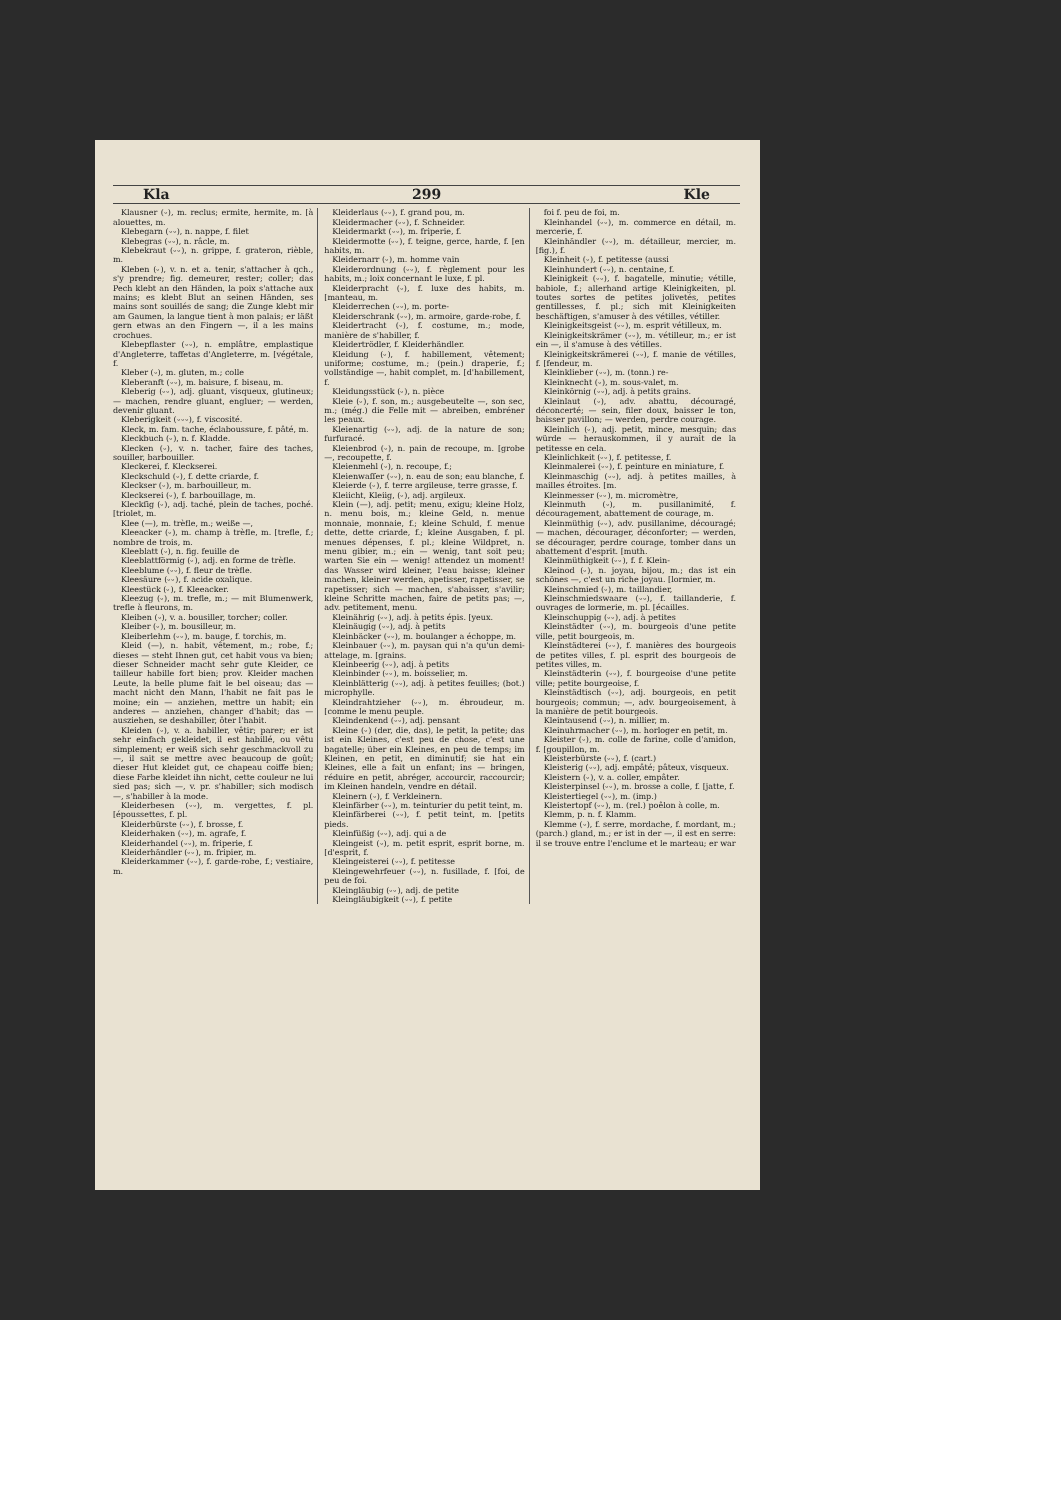Kla 299 Kle
Klausner (⏑), m. reclus; ermite, hermite, m. [à alouettes, m.
Klebegarn (⏑⏑), n. nappe, f. filet
Klebegras (⏑⏑), n. râcle, m.
Klebekraut (⏑⏑), n. grippe, f. grateron, rièble, m.
Kleben (⏑), v. n. et a. tenir, s'attacher à qch., s'y prendre; fig. demeurer, rester; coller; das Pech klebt an den Händen, la poix s'attache aux mains; es klebt Blut an seinen Händen, ses mains sont souillés de sang; die Zunge klebt mir am Gaumen, la langue tient à mon palais; er läßt gern etwas an den Fingern —, il a les mains crochues.
Klebepflaster (⏑⏑), n. emplâtre, emplastique d'Angleterre, taffetas d'Angleterre, m. [végétale, f.
Kleber (⏑), m. gluten, m.; colle
Kleberanft (⏑⏑), m. baisure, f. biseau, m.
Kleberig (⏑⏑), adj. gluant, visqueux, glutineux; — machen, rendre gluant, engluer; — werden, devenir gluant.
Kleberigkeit (⏑⏑⏑), f. viscosité.
Kleck, m. fam. tache, éclaboussure, f. pâté, m.
Kleckbuch (⏑), n. f. Kladde.
Klecken (⏑), v. n. tacher, faire des taches, souiller, barbouiller.
Kleckerei, f. Kleckserei.
Kleckschuld (⏑), f. dette criarde, f.
Kleckser (⏑), m. barbouilleur, m.
Kleckserei (⏑), f. barbouillage, m.
Kleckſig (⏑), adj. taché, plein de taches, poché. [triolet, m.
Klee (—), m. trèfle, m.; weiße —,
Kleeacker (⏑), m. champ à trèfle, m. [trefle, f.; nombre de trois, m.
Kleeblatt (⏑), n. fig. feuille de
Kleeblattförmig (⏑), adj. en forme de trèfle.
Kleeblume (⏑⏑), f. fleur de trèfle.
Kleesäure (⏑⏑), f. acide oxalique.
Kleestück (⏑), f. Kleeacker.
Kleezug (⏑), m. trefle, m.; — mit Blumenwerk, trefle à fleurons, m.
Kleiben (⏑), v. a. bousiller, torcher; coller.
Kleiber (⏑), m. bousilleur, m.
Kleiberlehm (⏑⏑), m. bauge, f. torchis, m.
Kleid (—), n. habit, vêtement, m.; robe, f.; dieses — steht Ihnen gut, cet habit vous va bien; dieser Schneider macht sehr gute Kleider, ce tailleur habille fort bien; prov. Kleider machen Leute, la belle plume fait le bel oiseau; das — macht nicht den Mann, l'habit ne fait pas le moine; ein — anziehen, mettre un habit; ein anderes — anziehen, changer d'habit; das — ausziehen, se deshabiller, ôter l'habit.
Kleiden (⏑), v. a. habiller, vêtir; parer; er ist sehr einfach gekleidet, il est habillé, ou vêtu simplement; er weiß sich sehr geschmackvoll zu —, il sait se mettre avec beaucoup de goût; dieser Hut kleidet gut, ce chapeau coiffe bien; diese Farbe kleidet ihn nicht, cette couleur ne lui sied pas; sich —, v. pr. s'habiller; sich modisch —, s'habiller à la mode.
Kleiderbesen (⏑⏑), m. vergettes, f. pl. [époussettes, f. pl.
Kleiderbürste (⏑⏑), f. brosse, f.
Kleiderhaken (⏑⏑), m. agrafe, f.
Kleiderhandel (⏑⏑), m. friperie, f.
Kleiderhändler (⏑⏑), m. fripier, m.
Kleiderkammer (⏑⏑), f. garde-robe, f.; vestiaire, m.
Kleiderlaus (⏑⏑), f. grand pou, m.
Kleidermacher (⏑⏑), f. Schneider.
Kleidermarkt (⏑⏑), m. friperie, f.
Kleidermotte (⏑⏑), f. teigne, gerce, harde, f. [en habits, m.
Kleidernarr (⏑), m. homme vain
Kleiderordnung (⏑⏑), f. règlement pour les habits, m.; loix concernant le luxe, f. pl.
Kleiderpracht (⏑), f. luxe des habits, m. [manteau, m.
Kleiderrechen (⏑⏑), m. porte-
Kleiderschrank (⏑⏑), m. armoire, garde-robe, f.
Kleidertracht (⏑), f. costume, m.; mode, manière de s'habiller, f.
Kleidertrödler, f. Kleiderhändler.
Kleidung (⏑), f. habillement, vêtement; uniforme; costume, m.; (pein.) draperie, f.; vollständige —, habit complet, m. [d'habillement, f.
Kleidungsstück (⏑), n. pièce
Kleie (⏑), f. son, m.; ausgebeutelte —, son sec, m.; (még.) die Felle mit — abreiben, embréner les peaux.
Kleienartig (⏑⏑), adj. de la nature de son; furfuracé.
Kleienbrod (⏑), n. pain de recoupe, m. [grobe —, recoupette, f.
Kleienmehl (⏑), n. recoupe, f.;
Kleienwaſſer (⏑⏑), n. eau de son; eau blanche, f.
Kleierde (⏑), f. terre argileuse, terre grasse, f.
Kleiicht, Kleiig, (⏑), adj. argileux.
Klein (—), adj. petit; menu, exigu; kleine Holz, n. menu bois, m.; kleine Geld, n. menue monnaie, monnaie, f.; kleine Schuld, f. menue dette, dette criarde, f.; kleine Ausgaben, f. pl. menues dépenses, f. pl.; kleine Wildpret, n. menu gibier, m.; ein — wenig, tant soit peu; warten Sie ein — wenig! attendez un moment! das Wasser wird kleiner, l'eau baisse; kleiner machen, kleiner werden, apetisser, rapetisser, se rapetisser; sich — machen, s'abaisser, s'avilir; kleine Schritte machen, faire de petits pas; —, adv. petitement, menu.
Kleinährig (⏑⏑), adj. à petits épis. [yeux.
Kleinäugig (⏑⏑), adj. à petits
Kleinbäcker (⏑⏑), m. boulanger a échoppe, m.
Kleinbauer (⏑⏑), m. paysan qui n'a qu'un demi-attelage, m. [grains.
Kleinbeerig (⏑⏑), adj. à petits
Kleinbinder (⏑⏑), m. boisselier, m.
Kleinblätterig (⏑⏑), adj. à petites feuilles; (bot.) microphylle.
Kleindrahtzieher (⏑⏑), m. ébroudeur, m. [comme le menu peuple.
Kleindenkend (⏑⏑), adj. pensant
Kleine (⏑) (der, die, das), le petit, la petite; das ist ein Kleines, c'est peu de chose, c'est une bagatelle; über ein Kleines, en peu de temps; im Kleinen, en petit, en diminutif; sie hat ein Kleines, elle a fait un enfant; ins — bringen, réduire en petit, abréger, accourcir, raccourcir; im Kleinen handeln, vendre en détail.
Kleinern (⏑), f. Verkleinern.
Kleinfärber (⏑⏑), m. teinturier du petit teint, m.
Kleinfärberei (⏑⏑), f. petit teint, m. [petits pieds.
Kleinfüßig (⏑⏑), adj. qui a de
Kleingeist (⏑), m. petit esprit, esprit borne, m. [d'esprit, f.
Kleingeisterei (⏑⏑), f. petitesse
Kleingewehrfeuer (⏑⏑), n. fusillade, f. [foi, de peu de foi.
Kleingläubig (⏑⏑), adj. de petite
Kleingläubigkeit (⏑⏑), f. petite
foi f. peu de foi, m.
Kleinhandel (⏑⏑), m. commerce en détail, m. mercerie, f.
Kleinhändler (⏑⏑), m. détailleur, mercier, m. [fig.), f.
Kleinheit (⏑), f. petitesse (aussi
Kleinhundert (⏑⏑), n. centaine, f.
Kleinigkeit (⏑⏑), f. bagatelle, minutie; vétille, babiole, f.; allerhand artige Kleinigkeiten, pl. toutes sortes de petites jolivetés, petites gentillesses, f. pl.; sich mit Kleinigkeiten beschäftigen, s'amuser à des vétilles, vétiller.
Kleinigkeitsgeist (⏑⏑), m. esprit vétilleux, m.
Kleinigkeitskrämer (⏑⏑), m. vétilleur, m.; er ist ein —, il s'amuse à des vétilles.
Kleinigkeitskrämerei (⏑⏑), f. manie de vétilles, f. [fendeur, m.
Kleinklieber (⏑⏑), m. (tonn.) re-
Kleinknecht (⏑), m. sous-valet, m.
Kleinkörnig (⏑⏑), adj. à petits grains.
Kleinlaut (⏑), adv. abattu, découragé, déconcerté; — sein, filer doux, baisser le ton, baisser pavillon; — werden, perdre courage.
Kleinlich (⏑), adj. petit, mince, mesquin; das würde — herauskommen, il y aurait de la petitesse en cela.
Kleinlichkeit (⏑⏑), f. petitesse, f.
Kleinmalerei (⏑⏑), f. peinture en miniature, f.
Kleinmaschig (⏑⏑), adj. à petites mailles, à mailles étroites. [m.
Kleinmesser (⏑⏑), m. micromètre,
Kleinmuth (⏑), m. pusillanimité, f. découragement, abattement de courage, m.
Kleinmüthig (⏑⏑), adv. pusillanime, découragé; — machen, décourager, déconforter; — werden, se décourager, perdre courage, tomber dans un abattement d'esprit. [muth.
Kleinmüthigkeit (⏑⏑), f. f. Klein-
Kleinod (⏑), n. joyau, bijou, m.; das ist ein schönes —, c'est un riche joyau. [lormier, m.
Kleinschmied (⏑), m. taillandier,
Kleinschmiedswaare (⏑⏑), f. taillanderie, f. ouvrages de lormerie, m. pl. [écailles.
Kleinschuppig (⏑⏑), adj. à petites
Kleinstädter (⏑⏑), m. bourgeois d'une petite ville, petit bourgeois, m.
Kleinstädterei (⏑⏑), f. manières des bourgeois de petites villes, f. pl. esprit des bourgeois de petites villes, m.
Kleinstädterin (⏑⏑), f. bourgeoise d'une petite ville; petite bourgeoise, f.
Kleinstädtisch (⏑⏑), adj. bourgeois, en petit bourgeois; commun; —, adv. bourgeoisement, à la manière de petit bourgeois.
Kleintausend (⏑⏑), n. millier, m.
Kleinuhrmacher (⏑⏑), m. horloger en petit, m.
Kleister (⏑), m. colle de farine, colle d'amidon, f. [goupillon, m.
Kleisterbürste (⏑⏑), f. (cart.)
Kleisterig (⏑⏑), adj. empâté; pâteux, visqueux.
Kleistern (⏑), v. a. coller, empâter.
Kleisterpinsel (⏑⏑), m. brosse a colle, f. [jatte, f.
Kleistertiegel (⏑⏑), m. (imp.)
Kleistertopf (⏑⏑), m. (rel.) poêlon à colle, m.
Klemm, p. n. f. Klamm.
Klemme (⏑), f. serre, mordache, f. mordant, m.; (parch.) gland, m.; er ist in der —, il est en serre: il se trouve entre l'enclume et le marteau; er war